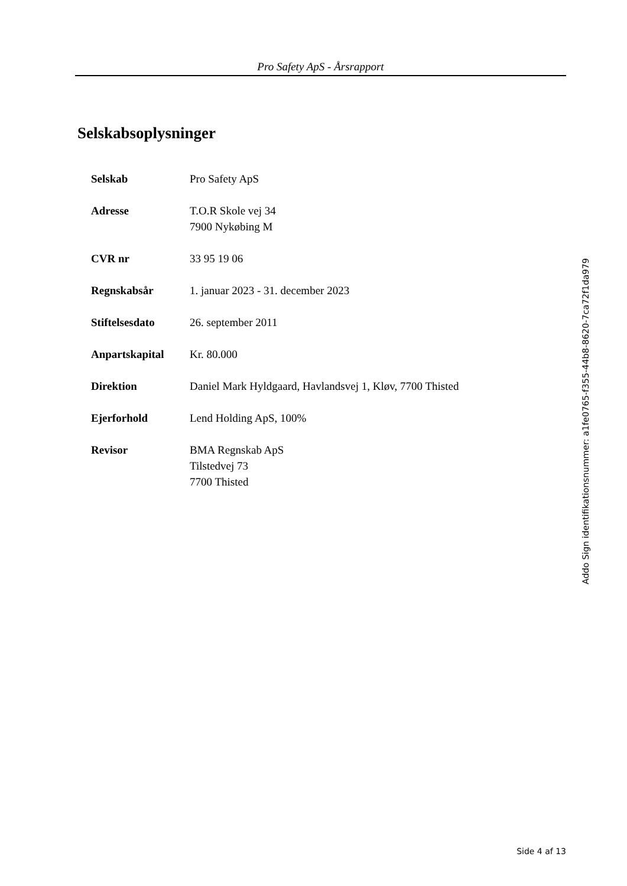Pro Safety ApS - Årsrapport
Selskabsoplysninger
| Selskab | Pro Safety ApS |
| Adresse | T.O.R Skole vej 34 7900 Nykøbing M |
| CVR nr | 33 95 19 06 |
| Regnskabsår | 1. januar 2023 - 31. december 2023 |
| Stiftelsesdato | 26. september 2011 |
| Anpartskapital | Kr. 80.000 |
| Direktion | Daniel Mark Hyldgaard, Havlandsvej 1, Kløv, 7700 Thisted |
| Ejerforhold | Lend Holding ApS, 100% |
| Revisor | BMA Regnskab ApS Tilstedvej 73 7700 Thisted |
Side 4 af 13
Addo Sign identifikationsnummer: a1fe0765-f355-44b8-8620-7ca72f1da979